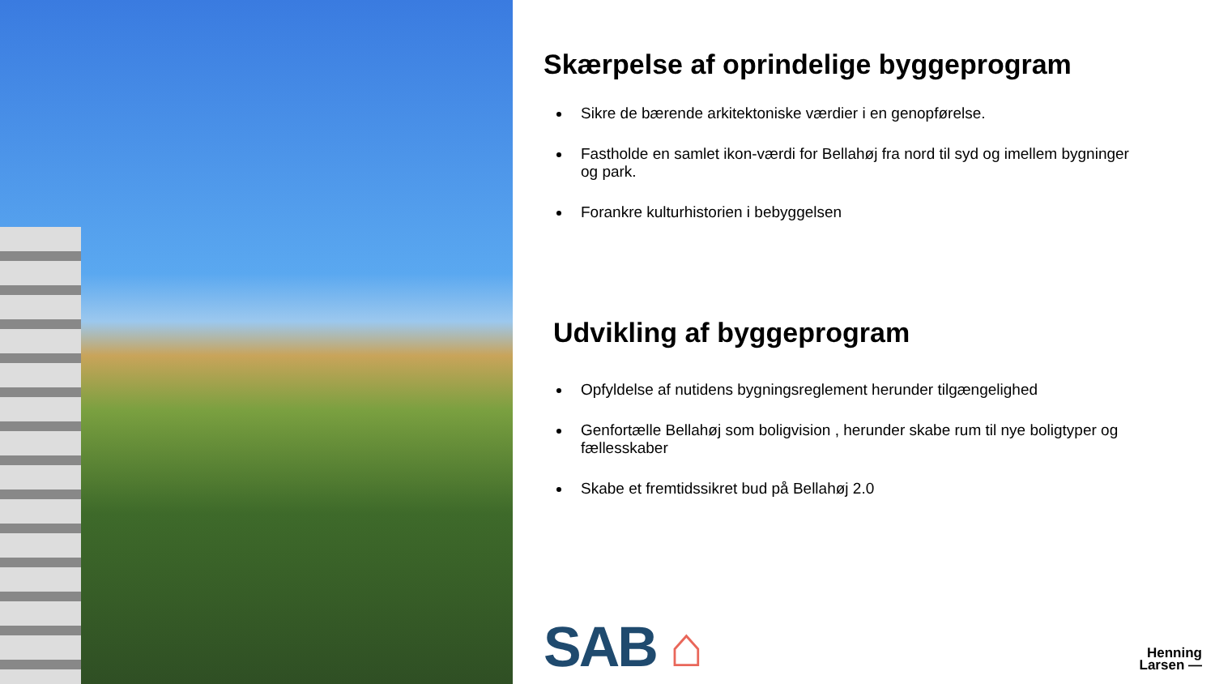Skærpelse af oprindelige byggeprogram
Sikre de bærende arkitektoniske værdier i en genopførelse.
Fastholde en samlet ikon-værdi for Bellahøj fra nord til syd og imellem bygninger og park.
Forankre kulturhistorien i bebyggelsen
Udvikling af byggeprogram
Opfyldelse af nutidens bygningsreglement herunder tilgængelighed
Genfortælle Bellahøj som boligvision , herunder skabe rum til nye boligtyper og fællesskaber
Skabe et fremtidssikret bud på Bellahøj 2.0
SAB ⌂
Henning
Larsen —